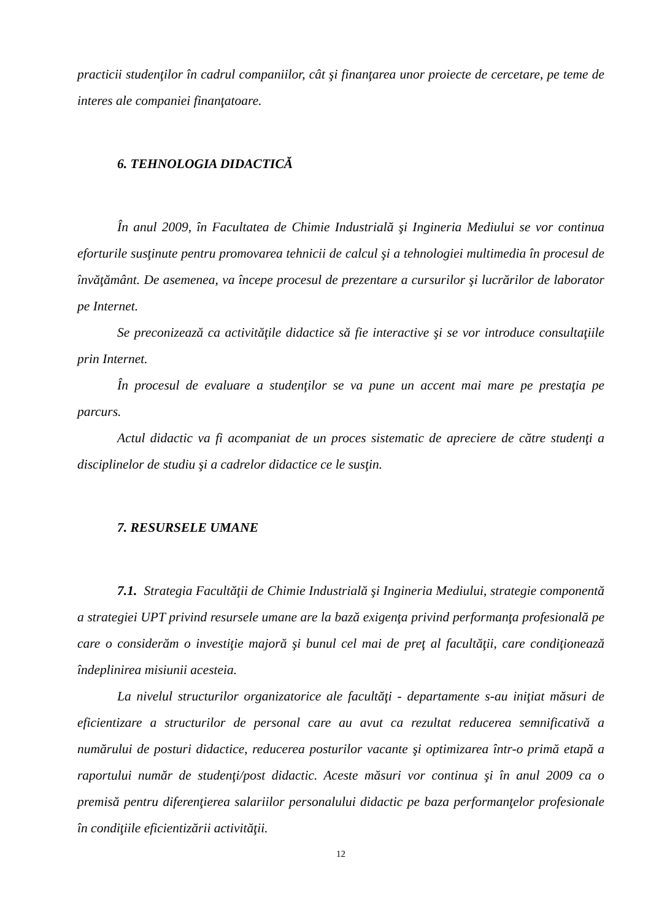practicii studenţilor în cadrul companiilor, cât şi finanţarea unor proiecte de cercetare, pe teme de interes ale companiei finanţatoare.
6. TEHNOLOGIA DIDACTICĂ
În anul 2009, în Facultatea de Chimie Industrială şi Ingineria Mediului se vor continua eforturile susţinute pentru promovarea tehnicii de calcul şi a tehnologiei multimedia în procesul de învăţământ. De asemenea, va începe procesul de prezentare a cursurilor şi lucrărilor de laborator pe Internet.
Se preconizează ca activităţile didactice să fie interactive şi se vor introduce consultaţiile prin Internet.
În procesul de evaluare a studenţilor se va pune un accent mai mare pe prestaţia pe parcurs.
Actul didactic va fi acompaniat de un proces sistematic de apreciere de către studenţi a disciplinelor de studiu şi a cadrelor didactice ce le susţin.
7. RESURSELE UMANE
7.1. Strategia Facultăţii de Chimie Industrială şi Ingineria Mediului, strategie componentă a strategiei UPT privind resursele umane are la bază exigenţa privind performanţa profesională pe care o considerăm o investiţie majoră şi bunul cel mai de preţ al facultăţii, care condiţionează îndeplinirea misiunii acesteia.
La nivelul structurilor organizatorice ale facultăţi - departamente s-au iniţiat măsuri de eficientizare a structurilor de personal care au avut ca rezultat reducerea semnificativă a numărului de posturi didactice, reducerea posturilor vacante şi optimizarea într-o primă etapă a raportului număr de studenţi/post didactic. Aceste măsuri vor continua şi în anul 2009 ca o premisă pentru diferenţierea salariilor personalului didactic pe baza performanţelor profesionale în condiţiile eficientizării activităţii.
12